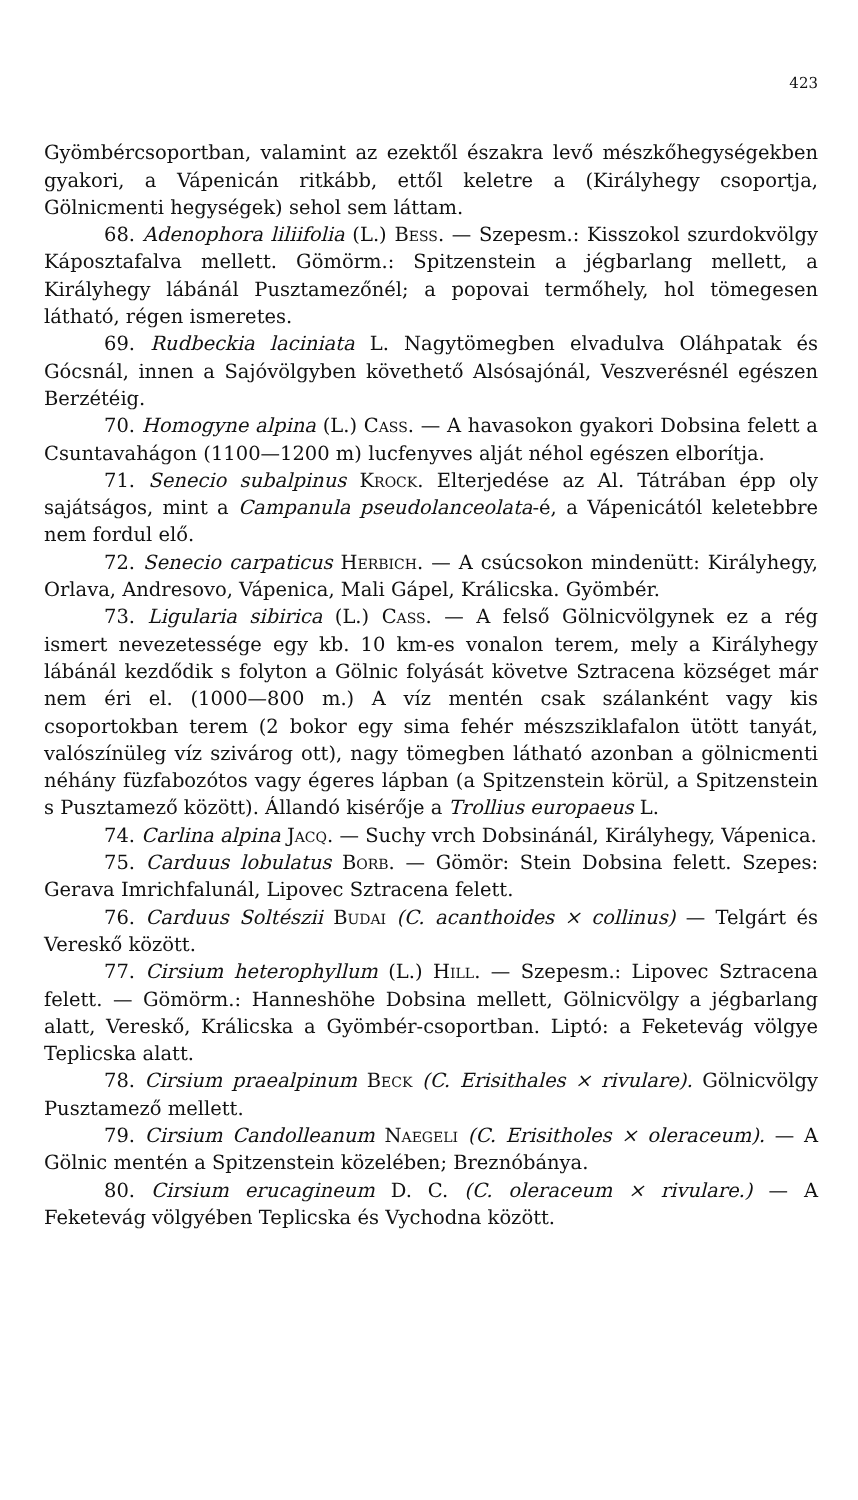423
Gyömbércsoportban, valamint az ezektől északra levő mészkőhegységekben gyakori, a Vápenicán ritkább, ettől keletre a (Királyhegy csoportja, Gölnicmenti hegységek) sehol sem láttam.
68. Adenophora liliifolia (L.) Bess. — Szepesm.: Kisszokol szurdokvölgy Káposztafalva mellett. Gömörm.: Spitzenstein a jégbarlang mellett, a Királyhegy lábánál Pusztamezőnél; a popovai termőhely, hol tömegesen látható, régen ismeretes.
69. Rudbeckia laciniata L. Nagytömegben elvadulva Oláhpatak és Gócsnál, innen a Sajóvölgyben követhető Alsósajónál, Veszverésnél egészen Berzétéig.
70. Homogyne alpina (L.) Cass. — A havasokon gyakori Dobsina felett a Csuntavahágon (1100—1200 m) lucfenyves alját néhol egészen elborítja.
71. Senecio subalpinus Krock. Elterjedése az Al. Tátrában épp oly sajátságos, mint a Campanula pseudolanceolata-é, a Vápenicától keletebbre nem fordul elő.
72. Senecio carpaticus Herbich. — A csúcsokon mindenütt: Királyhegy, Orlava, Andresovo, Vápenica, Mali Gápel, Králicska. Gyömbér.
73. Ligularia sibirica (L.) Cass. — A felső Gölnicvölgynek ez a rég ismert nevezetessége egy kb. 10 km-es vonalon terem, mely a Királyhegy lábánál kezdődik s folyton a Gölnic folyását követve Sztracena községet már nem éri el. (1000—800 m.) A víz mentén csak szálanként vagy kis csoportokban terem (2 bokor egy sima fehér mészsziklafalon ütött tanyát, valószínüleg víz szivárog ott), nagy tömegben látható azonban a gölnicmenti néhány füzfabozótos vagy égeres lápban (a Spitzenstein körül, a Spitzenstein s Pusztamező között). Állandó kisérője a Trollius europaeus L.
74. Carlina alpina Jacq. — Suchy vrch Dobsinánál, Királyhegy, Vápenica.
75. Carduus lobulatus Borb. — Gömör: Stein Dobsina felett. Szepes: Gerava Imrichfalunál, Lipovec Sztracena felett.
76. Carduus Soltészii Budai (C. acanthoides × collinus) — Telgárt és Vereskő között.
77. Cirsium heterophyllum (L.) Hill. — Szepesm.: Lipovec Sztracena felett. — Gömörm.: Hanneshöhe Dobsina mellett, Gölnicvölgy a jégbarlang alatt, Vereskő, Králicska a Gyömbér-csoportban. Liptó: a Feketevág völgye Teplicska alatt.
78. Cirsium praealpinum Beck (C. Erisithales × rivulare). Gölnicvölgy Pusztamező mellett.
79. Cirsium Candolleanum Naegeli (C. Erisitholes × oleraceum). — A Gölnic mentén a Spitzenstein közelében; Breznóbánya.
80. Cirsium erucagineum D. C. (C. oleraceum × rivulare.) — A Feketevág völgyében Teplicska és Vychodna között.